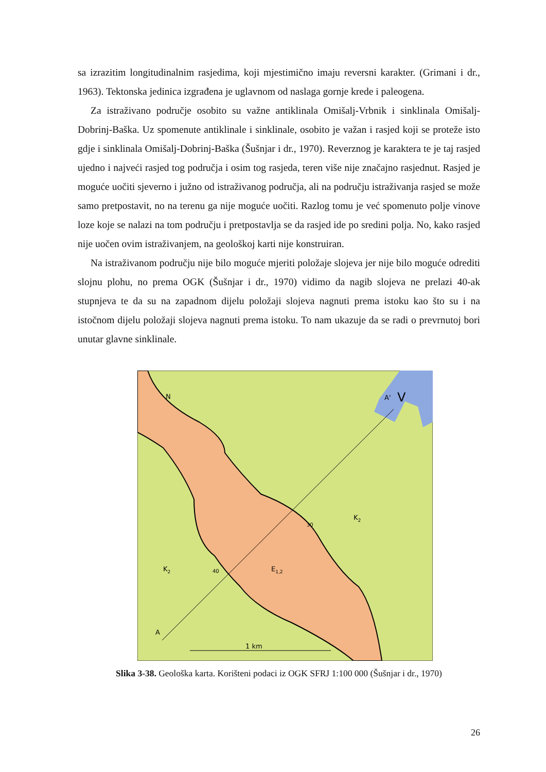sa izrazitim longitudinalnim rasjedima, koji mjestimično imaju reversni karakter. (Grimani i dr., 1963). Tektonska jedinica izgrađena je uglavnom od naslaga gornje krede i paleogena.
Za istraživano područje osobito su važne antiklinala Omišalj-Vrbnik i sinklinala Omišalj-Dobrinj-Baška. Uz spomenute antiklinale i sinklinale, osobito je važan i rasjed koji se proteže isto gdje i sinklinala Omišalj-Dobrinj-Baška (Šušnjar i dr., 1970). Reverznog je karaktera te je taj rasjed ujedno i najveći rasjed tog područja i osim tog rasjeda, teren više nije značajno rasjednut. Rasjed je moguće uočiti sjeverno i južno od istraživanog područja, ali na području istraživanja rasjed se može samo pretpostavit, no na terenu ga nije moguće uočiti. Razlog tomu je već spomenuto polje vinove loze koje se nalazi na tom području i pretpostavlja se da rasjed ide po sredini polja. No, kako rasjed nije uočen ovim istraživanjem, na geološkoj karti nije konstruiran.
Na istraživanom području nije bilo moguće mjeriti položaje slojeva jer nije bilo moguće odrediti slojnu plohu, no prema OGK (Šušnjar i dr., 1970) vidimo da nagib slojeva ne prelazi 40-ak stupnjeva te da su na zapadnom dijelu položaji slojeva nagnuti prema istoku kao što su i na istočnom dijelu položaji slojeva nagnuti prema istoku. To nam ukazuje da se radi o prevrnutoj bori unutar glavne sinklinale.
N
A'
V
A
1 km
K2
K2
E1,2
40
30
Slika 3-38. Geološka karta. Korišteni podaci iz OGK SFRJ 1:100 000 (Šušnjar i dr., 1970)
26